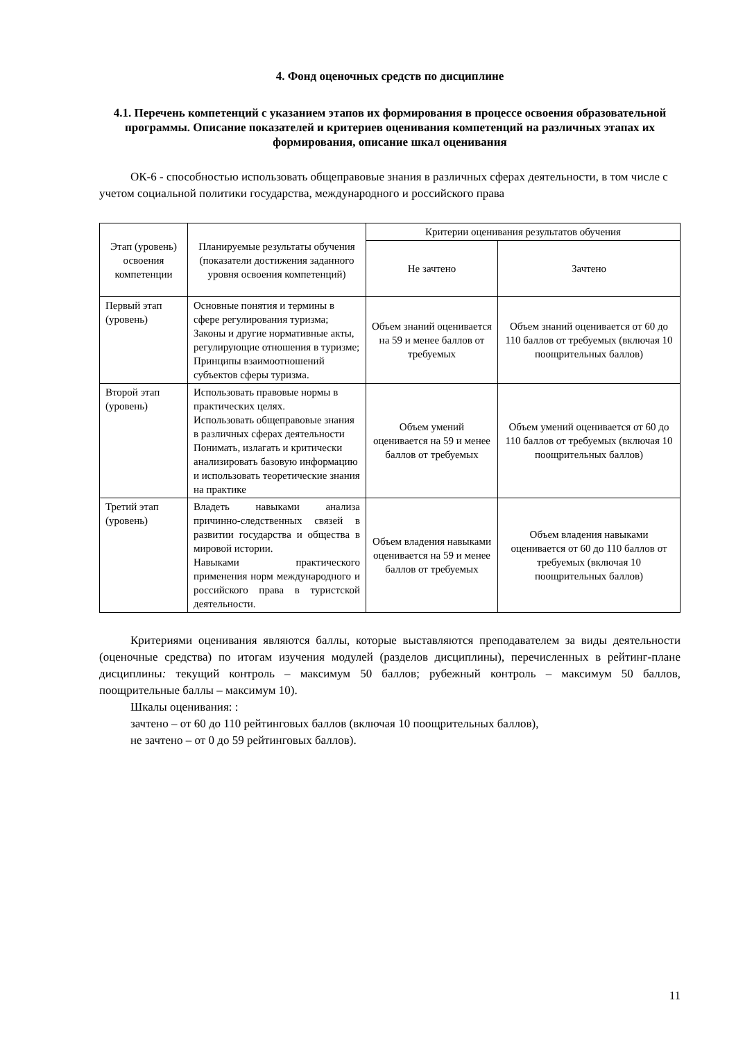4. Фонд оценочных средств по дисциплине
4.1. Перечень компетенций с указанием этапов их формирования в процессе освоения образовательной программы. Описание показателей и критериев оценивания компетенций на различных этапах их формирования, описание шкал оценивания
ОК-6 - способностью использовать общеправовые знания в различных сферах деятельности, в том числе с учетом социальной политики государства, международного и российского права
| Этап (уровень) освоения компетенции | Планируемые результаты обучения (показатели достижения заданного уровня освоения компетенций) | Критерии оценивания результатов обучения | |
| --- | --- | --- | --- |
| | | Не зачтено | Зачтено |
| Первый этап (уровень) | Основные понятия и термины в сфере регулирования туризма; Законы и другие нормативные акты, регулирующие отношения в туризме; Принципы взаимоотношений субъектов сферы туризма. | Объем знаний оценивается на 59 и менее баллов от требуемых | Объем знаний оценивается от 60 до 110 баллов от требуемых (включая 10 поощрительных баллов) |
| Второй этап (уровень) | Использовать правовые нормы в практических целях. Использовать общеправовые знания в различных сферах деятельности Понимать, излагать и критически анализировать базовую информацию и использовать теоретические знания на практике | Объем умений оценивается на 59 и менее баллов от требуемых | Объем умений оценивается от 60 до 110 баллов от требуемых (включая 10 поощрительных баллов) |
| Третий этап (уровень) | Владеть навыками анализа причинно-следственных связей в развитии государства и общества в мировой истории. Навыками практического применения норм международного и российского права в туристской деятельности. | Объем владения навыками оценивается на 59 и менее баллов от требуемых | Объем владения навыками оценивается от 60 до 110 баллов от требуемых (включая 10 поощрительных баллов) |
Критериями оценивания являются баллы, которые выставляются преподавателем за виды деятельности (оценочные средства) по итогам изучения модулей (разделов дисциплины), перечисленных в рейтинг-плане дисциплины: текущий контроль – максимум 50 баллов; рубежный контроль – максимум 50 баллов, поощрительные баллы – максимум 10).
Шкалы оценивания: :
зачтено – от 60 до 110 рейтинговых баллов (включая 10 поощрительных баллов),
не зачтено – от 0 до 59 рейтинговых баллов).
11